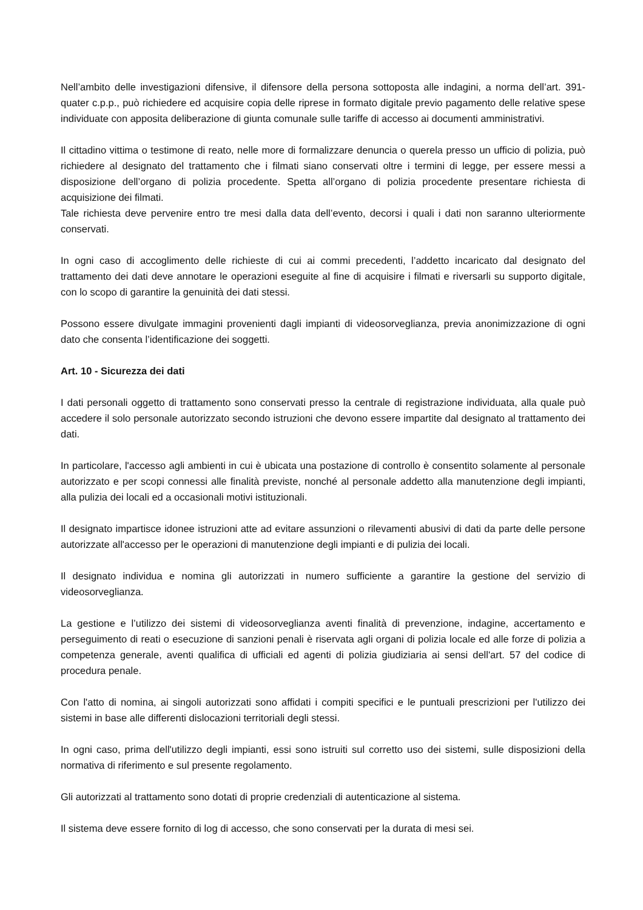Nell’ambito delle investigazioni difensive, il difensore della persona sottoposta alle indagini, a norma dell’art. 391-quater c.p.p., può richiedere ed acquisire copia delle riprese in formato digitale previo pagamento delle relative spese individuate con apposita deliberazione di giunta comunale sulle tariffe di accesso ai documenti amministrativi.
Il cittadino vittima o testimone di reato, nelle more di formalizzare denuncia o querela presso un ufficio di polizia, può richiedere al designato del trattamento che i filmati siano conservati oltre i termini di legge, per essere messi a disposizione dell’organo di polizia procedente. Spetta all’organo di polizia procedente presentare richiesta di acquisizione dei filmati.
Tale richiesta deve pervenire entro tre mesi dalla data dell’evento, decorsi i quali i dati non saranno ulteriormente conservati.
In ogni caso di accoglimento delle richieste di cui ai commi precedenti, l’addetto incaricato dal designato del trattamento dei dati deve annotare le operazioni eseguite al fine di acquisire i filmati e riversarli su supporto digitale, con lo scopo di garantire la genuinità dei dati stessi.
Possono essere divulgate immagini provenienti dagli impianti di videosorveglianza, previa anonimizzazione di ogni dato che consenta l’identificazione dei soggetti.
Art. 10 - Sicurezza dei dati
I dati personali oggetto di trattamento sono conservati presso la centrale di registrazione individuata, alla quale può accedere il solo personale autorizzato secondo istruzioni che devono essere impartite dal designato al trattamento dei dati.
In particolare, l'accesso agli ambienti in cui è ubicata una postazione di controllo è consentito solamente al personale autorizzato e per scopi connessi alle finalità previste, nonché al personale addetto alla manutenzione degli impianti, alla pulizia dei locali ed a occasionali motivi istituzionali.
Il designato impartisce idonee istruzioni atte ad evitare assunzioni o rilevamenti abusivi di dati da parte delle persone autorizzate all'accesso per le operazioni di manutenzione degli impianti e di pulizia dei locali.
Il designato individua e nomina gli autorizzati in numero sufficiente a garantire la gestione del servizio di videosorveglianza.
La gestione e l’utilizzo dei sistemi di videosorveglianza aventi finalità di prevenzione, indagine, accertamento e perseguimento di reati o esecuzione di sanzioni penali è riservata agli organi di polizia locale ed alle forze di polizia a competenza generale, aventi qualifica di ufficiali ed agenti di polizia giudiziaria ai sensi dell'art. 57 del codice di procedura penale.
Con l'atto di nomina, ai singoli autorizzati sono affidati i compiti specifici e le puntuali prescrizioni per l'utilizzo dei sistemi in base alle differenti dislocazioni territoriali degli stessi.
In ogni caso, prima dell'utilizzo degli impianti, essi sono istruiti sul corretto uso dei sistemi, sulle disposizioni della normativa di riferimento e sul presente regolamento.
Gli autorizzati al trattamento sono dotati di proprie credenziali di autenticazione al sistema.
Il sistema deve essere fornito di log di accesso, che sono conservati per la durata di mesi sei.